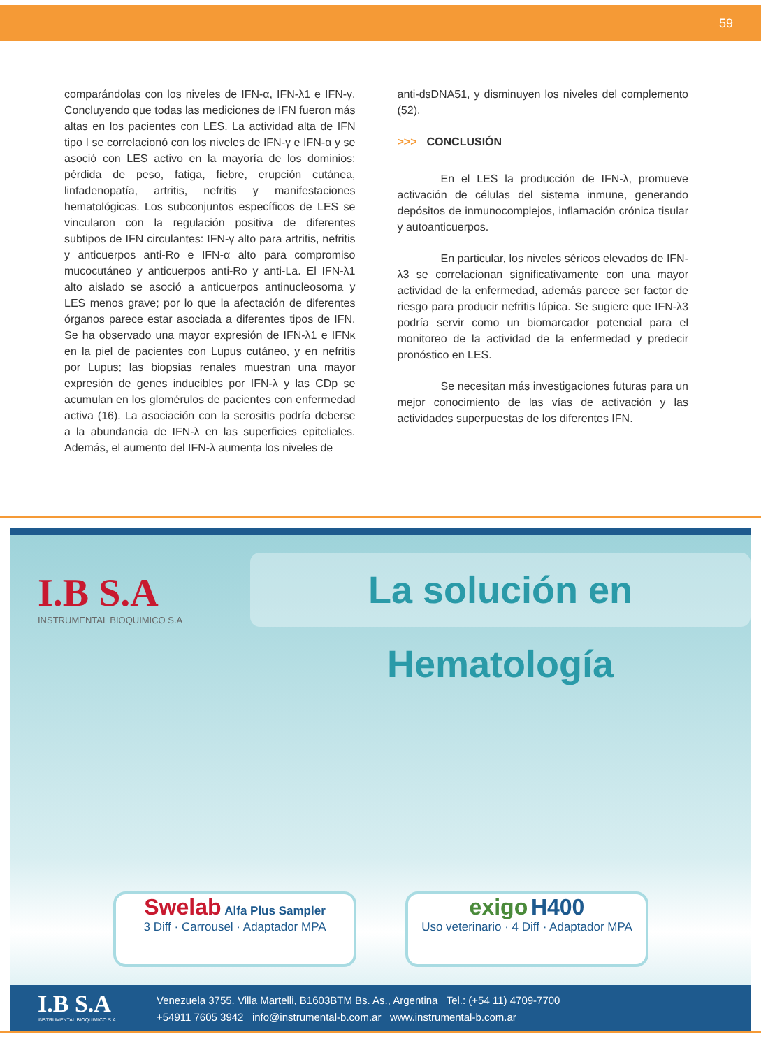59
comparándolas con los niveles de IFN-α, IFN-λ1 e IFN-γ. Concluyendo que todas las mediciones de IFN fueron más altas en los pacientes con LES. La actividad alta de IFN tipo I se correlacionó con los niveles de IFN-γ e IFN-α y se asoció con LES activo en la mayoría de los dominios: pérdida de peso, fatiga, fiebre, erupción cutánea, linfadenopatía, artritis, nefritis y manifestaciones hematológicas. Los subconjuntos específicos de LES se vincularon con la regulación positiva de diferentes subtipos de IFN circulantes: IFN-γ alto para artritis, nefritis y anticuerpos anti-Ro e IFN-α alto para compromiso mucocutáneo y anticuerpos anti-Ro y anti-La. El IFN-λ1 alto aislado se asoció a anticuerpos antinucleosoma y LES menos grave; por lo que la afectación de diferentes órganos parece estar asociada a diferentes tipos de IFN. Se ha observado una mayor expresión de IFN-λ1 e IFNκ en la piel de pacientes con Lupus cutáneo, y en nefritis por Lupus; las biopsias renales muestran una mayor expresión de genes inducibles por IFN-λ y las CDp se acumulan en los glomérulos de pacientes con enfermedad activa (16). La asociación con la serositis podría deberse a la abundancia de IFN-λ en las superficies epiteliales. Además, el aumento del IFN-λ aumenta los niveles de
anti-dsDNA51, y disminuyen los niveles del complemento (52).
>>> CONCLUSIÓN
En el LES la producción de IFN-λ, promueve activación de células del sistema inmune, generando depósitos de inmunocomplejos, inflamación crónica tisular y autoanticuerpos.
En particular, los niveles séricos elevados de IFN-λ3 se correlacionan significativamente con una mayor actividad de la enfermedad, además parece ser factor de riesgo para producir nefritis lúpica. Se sugiere que IFN-λ3 podría servir como un biomarcador potencial para el monitoreo de la actividad de la enfermedad y predecir pronóstico en LES.
Se necesitan más investigaciones futuras para un mejor conocimiento de las vías de activación y las actividades superpuestas de los diferentes IFN.
I.B S.A
INSTRUMENTAL BIOQUIMICO S.A
La solución en Hematología
Swelab Alfa Plus Sampler
3 Diff · Carrousel · Adaptador MPA
exigo H400
Uso veterinario · 4 Diff · Adaptador MPA
I.B S.A
INSTRUMENTAL BIOQUIMICO S.A
Venezuela 3755. Villa Martelli, B1603BTM Bs. As., Argentina Tel.: (+54 11) 4709-7700
+54911 7605 3942 info@instrumental-b.com.ar www.instrumental-b.com.ar